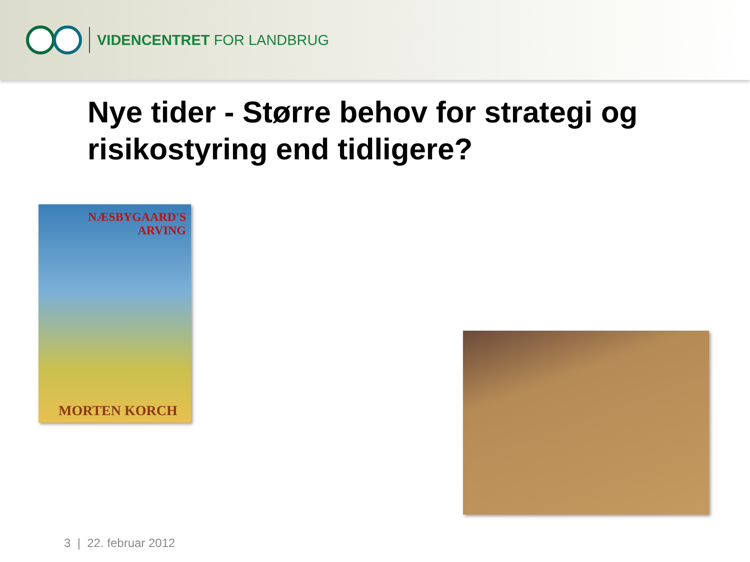VIDENCENTRET FOR LANDBRUG
Nye tider - Større behov for strategi og risikostyring end tidligere?
NÆSBYGAARD'S ARVING
MORTEN KORCH
3 | 22. februar 2012